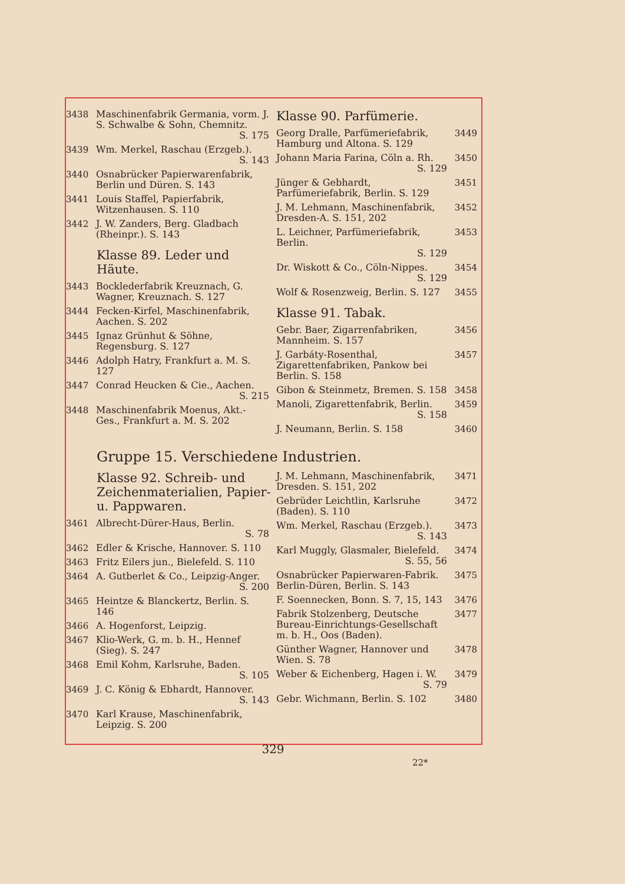3438 Maschinenfabrik Germania, vorm. J. S. Schwalbe & Sohn, Chemnitz.
S. 175
3439 Wm. Merkel, Raschau (Erzgeb.).
S. 143
3440 Osnabrücker Papierwarenfabrik, Berlin und Düren. S. 143
3441 Louis Staffel, Papierfabrik, Witzenhausen. S. 110
3442 J. W. Zanders, Berg. Gladbach (Rheinpr.). S. 143
Klasse 89. Leder und Häute.
3443 Bocklederfabrik Kreuznach, G. Wagner, Kreuznach. S. 127
3444 Fecken-Kirfel, Maschinenfabrik, Aachen. S. 202
3445 Ignaz Grünhut & Söhne, Regensburg. S. 127
3446 Adolph Hatry, Frankfurt a. M. S. 127
3447 Conrad Heucken & Cie., Aachen.
S. 215
3448 Maschinenfabrik Moenus, Akt.-Ges., Frankfurt a. M. S. 202
Klasse 90. Parfümerie.
Georg Dralle, Parfümeriefabrik, Hamburg und Altona. S. 129 3449
Johann Maria Farina, Cöln a. Rh.
S. 129
3450
Jünger & Gebhardt, Parfümeriefabrik, Berlin. S. 129 3451
J. M. Lehmann, Maschinenfabrik, Dresden-A. S. 151, 202 3452
L. Leichner, Parfümeriefabrik, Berlin.
S. 129
3453
Dr. Wiskott & Co., Cöln-Nippes.
S. 129
3454
Wolf & Rosenzweig, Berlin. S. 127 3455
Klasse 91. Tabak.
Gebr. Baer, Zigarrenfabriken, Mannheim. S. 157 3456
J. Garbáty-Rosenthal, Zigarettenfabriken, Pankow bei Berlin. S. 158 3457
Gibon & Steinmetz, Bremen. S. 158 3458
Manoli, Zigarettenfabrik, Berlin.
S. 158
3459
J. Neumann, Berlin. S. 158 3460
Gruppe 15. Verschiedene Industrien.
Klasse 92. Schreib- und Zeichenmaterialien, Papier- u. Pappwaren.
3461 Albrecht-Dürer-Haus, Berlin.
S. 78
3462 Edler & Krische, Hannover. S. 110
3463 Fritz Eilers jun., Bielefeld. S. 110
3464 A. Gutberlet & Co., Leipzig-Anger.
S. 200
3465 Heintze & Blanckertz, Berlin. S. 146
3466 A. Hogenforst, Leipzig.
3467 Klio-Werk, G. m. b. H., Hennef (Sieg). S. 247
3468 Emil Kohm, Karlsruhe, Baden.
S. 105
3469 J. C. König & Ebhardt, Hannover.
S. 143
3470 Karl Krause, Maschinenfabrik, Leipzig. S. 200
J. M. Lehmann, Maschinenfabrik, Dresden. S. 151, 202 3471
Gebrüder Leichtlin, Karlsruhe (Baden). S. 110 3472
Wm. Merkel, Raschau (Erzgeb.).
S. 143
3473
Karl Muggly, Glasmaler, Bielefeld.
S. 55, 56
3474
Osnabrücker Papierwaren-Fabrik. Berlin-Düren, Berlin. S. 143 3475
F. Soennecken, Bonn. S. 7, 15, 143 3476
Fabrik Stolzenberg, Deutsche Bureau-Einrichtungs-Gesellschaft m. b. H., Oos (Baden). 3477
Günther Wagner, Hannover und Wien. S. 78 3478
Weber & Eichenberg, Hagen i. W.
S. 79
3479
Gebr. Wichmann, Berlin. S. 102 3480
329
22*